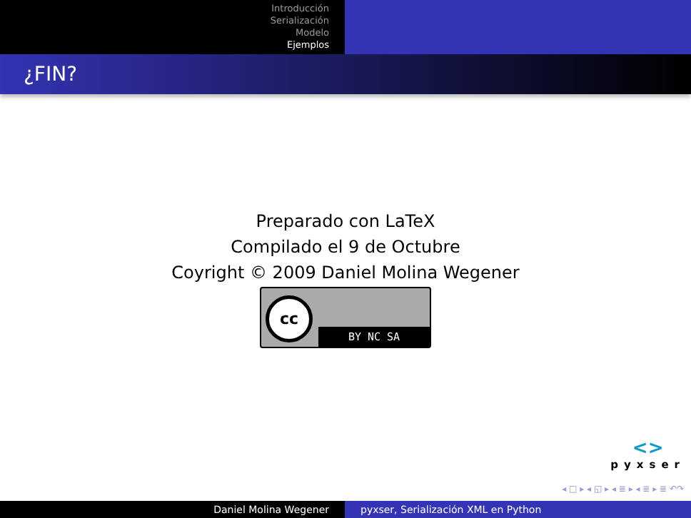Introducción
Serialización
Modelo
Ejemplos
¿FIN?
Preparado con LaTeX
Compilado el 9 de Octubre
Coyright © 2009 Daniel Molina Wegener
cc
BY NC SA
<>
pyxser
◂ □ ▸ ◂ ◱ ▸ ◂ ≣ ▸ ◂ ≣ ▸ ≣ ↶↷
Daniel Molina Wegener pyxser, Serialización XML en Python